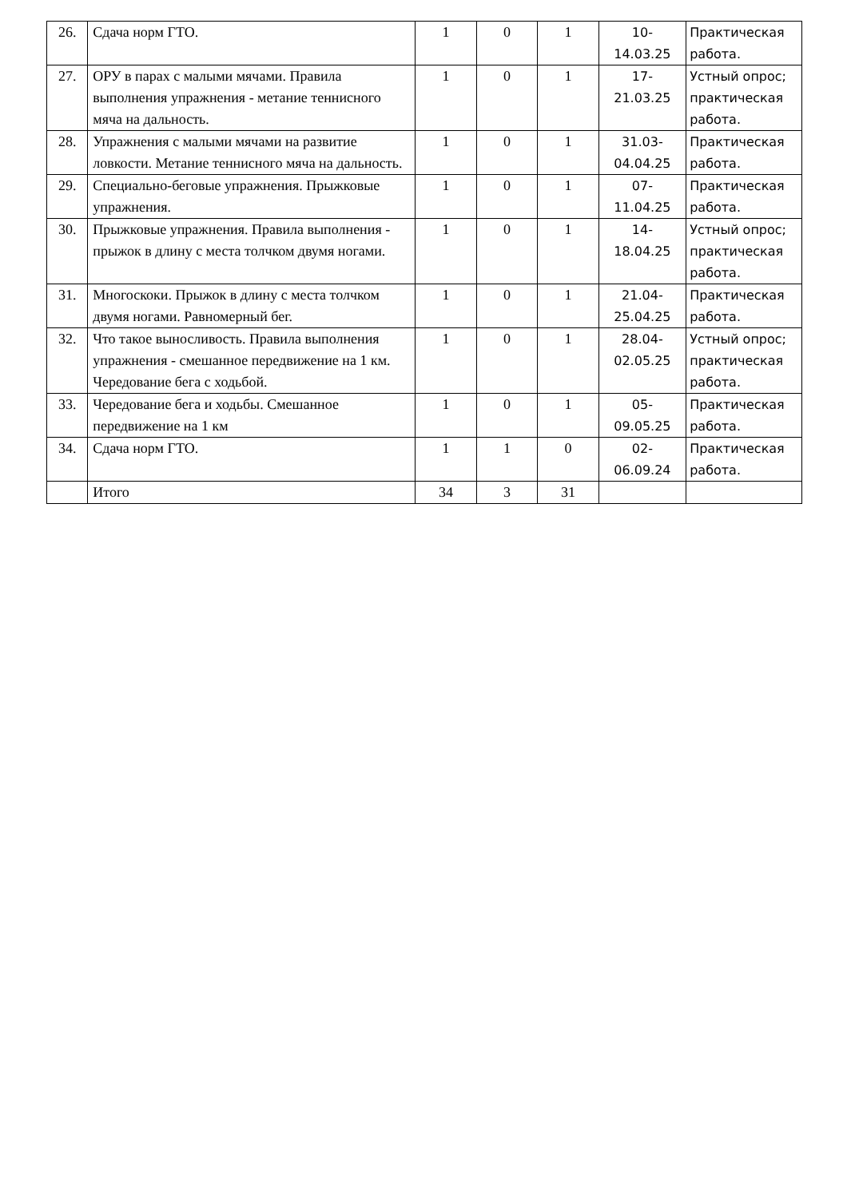| 26. | Сдача норм ГТО. | 1 | 0 | 1 | 10- 14.03.25 | Практическая работа. |
| 27. | ОРУ в парах с малыми мячами. Правила выполнения упражнения - метание теннисного мяча на дальность. | 1 | 0 | 1 | 17- 21.03.25 | Устный опрос; практическая работа. |
| 28. | Упражнения с малыми мячами на развитие ловкости. Метание теннисного мяча на дальность. | 1 | 0 | 1 | 31.03- 04.04.25 | Практическая работа. |
| 29. | Специально-беговые упражнения. Прыжковые упражнения. | 1 | 0 | 1 | 07- 11.04.25 | Практическая работа. |
| 30. | Прыжковые упражнения. Правила выполнения - прыжок в длину с места толчком двумя ногами. | 1 | 0 | 1 | 14- 18.04.25 | Устный опрос; практическая работа. |
| 31. | Многоскоки. Прыжок в длину с места толчком двумя ногами. Равномерный бег. | 1 | 0 | 1 | 21.04- 25.04.25 | Практическая работа. |
| 32. | Что такое выносливость. Правила выполнения упражнения - смешанное передвижение на 1 км. Чередование бега с ходьбой. | 1 | 0 | 1 | 28.04- 02.05.25 | Устный опрос; практическая работа. |
| 33. | Чередование бега и ходьбы. Смешанное передвижение на 1 км | 1 | 0 | 1 | 05- 09.05.25 | Практическая работа. |
| 34. | Сдача норм ГТО. | 1 | 1 | 0 | 02- 06.09.24 | Практическая работа. |
| | Итого | 34 | 3 | 31 | | |